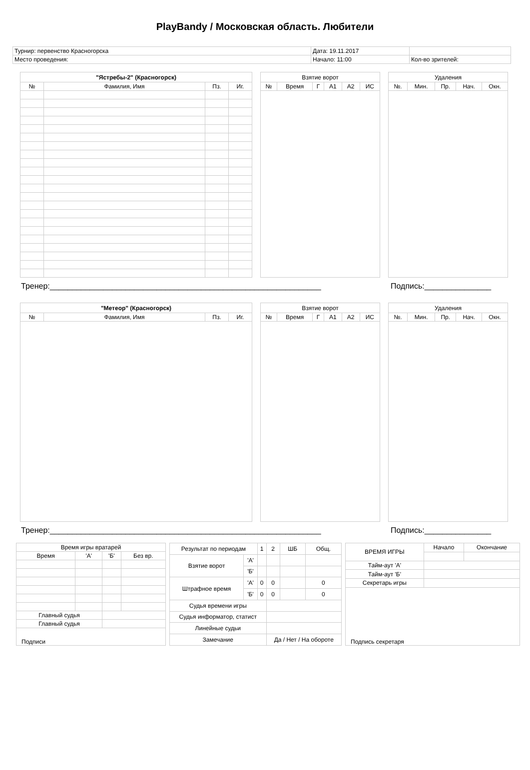PlayBandy / Московская область. Любители
| Турнир: первенство Красногорска | Дата: 19.11.2017 | |
| Место проведения: | Начало: 11:00 | Кол-во зрителей: |
| "Ястребы-2" (Красногорск) | | | |
| № | Фамилия, Имя | Пз. | Иг. |
| Взятие ворот | | | | | |
| № | Время | Г | А1 | А2 | ИС |
| Удаления | | | | |
| №. | Мин. | Пр. | Нач. | Окн. |
Тренер:_____________________________________________________________ Подпись:_______________
| "Метеор" (Красногорск) | | | |
| № | Фамилия, Имя | Пз. | Иг. |
| Взятие ворот | | | | | |
| № | Время | Г | А1 | А2 | ИС |
| Удаления | | | | |
| №. | Мин. | Пр. | Нач. | Окн. |
Тренер:_____________________________________________________________ Подпись:_______________
| Время игры вратарей | | | |
| Время | 'А' | 'Б' | Без вр. |
| Главный судья | | | |
| Главный судья | | | |
| Подписи | | | |
| Результат по периодам | | 1 | 2 | ШБ | Общ. |
| Взятие ворот | 'А' | | | | |
| | 'Б' | | | | |
| Штрафное время | 'А' | 0 | 0 | | 0 |
| | 'Б' | 0 | 0 | | 0 |
| Судья времени игры | | | | | |
| Судья информатор, статист | | | | | |
| Линейные судьи | | | | | |
| Замечание | | | Да / Нет / На обороте | | |
| ВРЕМЯ ИГРЫ | Начало | Окончание |
| Тайм-аут 'А' | | |
| Тайм-аут 'Б' | | |
| Секретарь игры | | |
| Подпись секретаря | | |